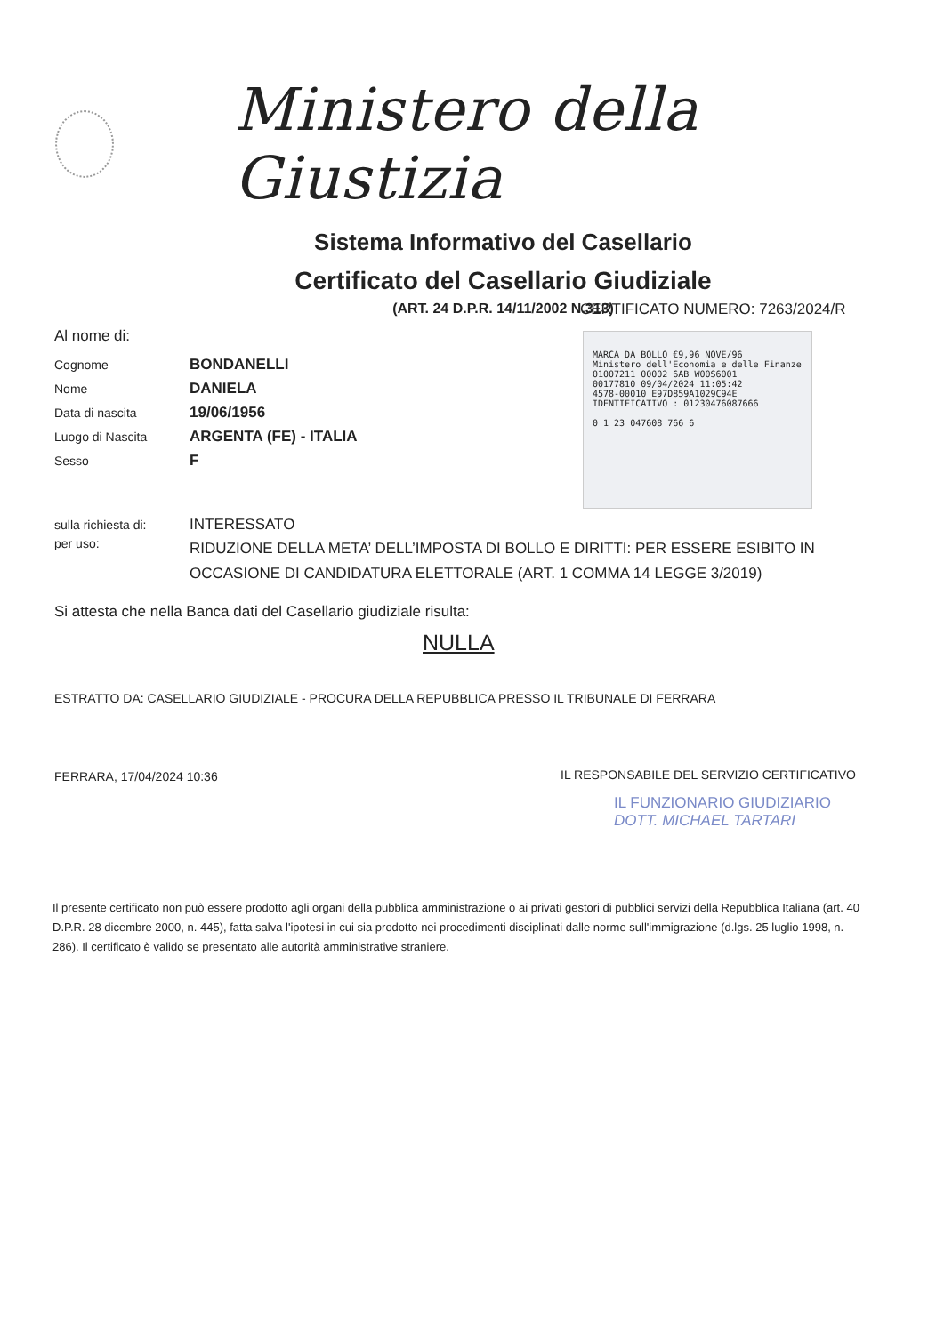Ministero della Giustizia
Sistema Informativo del Casellario
Certificato del Casellario Giudiziale
(ART. 24 D.P.R. 14/11/2002 N.313)
CERTIFICATO NUMERO: 7263/2024/R
MARCA DA BOLLO €9,96 NOVE/96
Ministero dell'Economia e delle Finanze
01007211 00002 6AB W00S6001
00177810 09/04/2024 11:05:42
4578-00010 E97D859A1029C94E
IDENTIFICATIVO : 01230476087666
0 1 23 047608 766 6
Al nome di:
Cognome BONDANELLI
Nome DANIELA
Data di nascita 19/06/1956
Luogo di Nascita ARGENTA (FE) - ITALIA
Sesso F
sulla richiesta di: INTERESSATO
per uso: RIDUZIONE DELLA META’ DELL’IMPOSTA DI BOLLO E DIRITTI: PER ESSERE ESIBITO IN OCCASIONE DI CANDIDATURA ELETTORALE (ART. 1 COMMA 14 LEGGE 3/2019)
Si attesta che nella Banca dati del Casellario giudiziale risulta:
NULLA
ESTRATTO DA: CASELLARIO GIUDIZIALE - PROCURA DELLA REPUBBLICA PRESSO IL TRIBUNALE DI FERRARA
FERRARA, 17/04/2024 10:36
IL RESPONSABILE DEL SERVIZIO CERTIFICATIVO
IL FUNZIONARIO GIUDIZIARIO
DOTT. MICHAEL TARTARI
Il presente certificato non può essere prodotto agli organi della pubblica amministrazione o ai privati gestori di pubblici servizi della Repubblica Italiana (art. 40 D.P.R. 28 dicembre 2000, n. 445), fatta salva l'ipotesi in cui sia prodotto nei procedimenti disciplinati dalle norme sull'immigrazione (d.lgs. 25 luglio 1998, n. 286). Il certificato è valido se presentato alle autorità amministrative straniere.